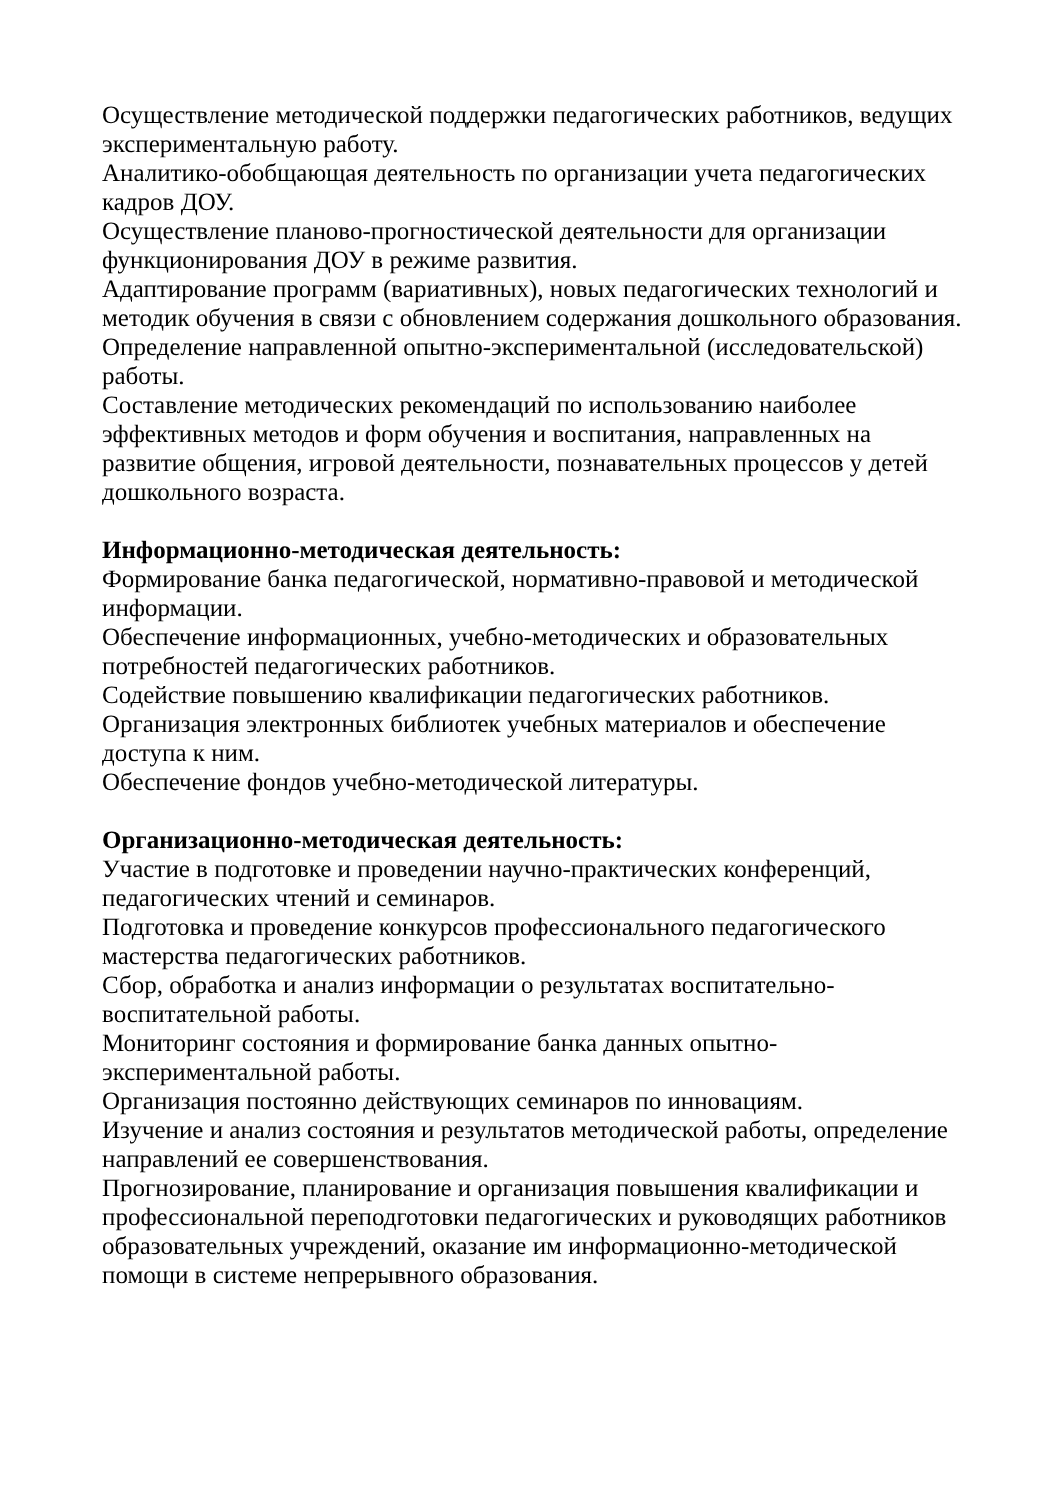Осуществление методической поддержки педагогических работников, ведущих экспериментальную работу.
Аналитико-обобщающая деятельность по организации учета педагогических кадров ДОУ.
Осуществление планово-прогностической деятельности для организации функционирования ДОУ в режиме развития.
Адаптирование программ (вариативных), новых педагогических технологий и методик обучения в связи с обновлением содержания дошкольного образования.
Определение направленной опытно-экспериментальной (исследовательской) работы.
Составление методических рекомендаций по использованию наиболее эффективных методов и форм обучения и воспитания, направленных на развитие общения, игровой деятельности, познавательных процессов у детей дошкольного возраста.
Информационно-методическая деятельность:
Формирование банка педагогической, нормативно-правовой и методической информации.
Обеспечение информационных, учебно-методических и образовательных потребностей педагогических работников.
Содействие повышению квалификации педагогических работников.
Организация электронных библиотек учебных материалов и обеспечение доступа к ним.
Обеспечение фондов учебно-методической литературы.
Организационно-методическая деятельность:
Участие в подготовке и проведении научно-практических конференций, педагогических чтений и семинаров.
Подготовка и проведение конкурсов профессионального педагогического мастерства педагогических работников.
Сбор, обработка и анализ информации о результатах воспитательно-воспитательной работы.
Мониторинг состояния и формирование банка данных опытно-экспериментальной работы.
Организация постоянно действующих семинаров по инновациям.
Изучение и анализ состояния и результатов методической работы, определение направлений ее совершенствования.
Прогнозирование, планирование и организация повышения квалификации и профессиональной переподготовки педагогических и руководящих работников образовательных учреждений, оказание им информационно-методической помощи в системе непрерывного образования.